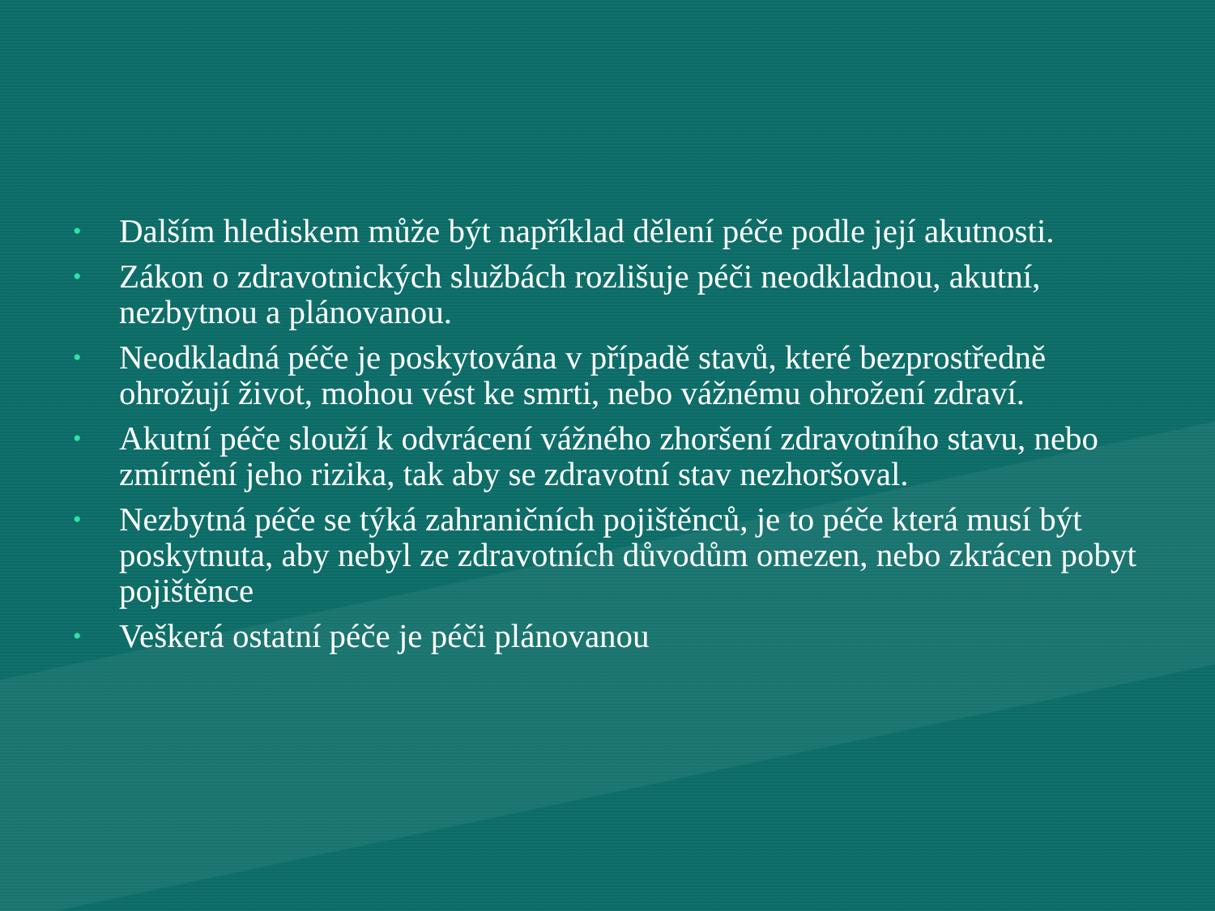• Dalším hlediskem může být například dělení péče podle její akutnosti.
• Zákon o zdravotnických službách rozlišuje péči neodkladnou, akutní, nezbytnou a plánovanou.
• Neodkladná péče je poskytována v případě stavů, které bezprostředně ohrožují život, mohou vést ke smrti, nebo vážnému ohrožení zdraví.
• Akutní péče slouží k odvrácení vážného zhoršení zdravotního stavu, nebo zmírnění jeho rizika, tak aby se zdravotní stav nezhoršoval.
• Nezbytná péče se týká zahraničních pojištěnců, je to péče která musí být poskytnuta, aby nebyl ze zdravotních důvodům omezen, nebo zkrácen pobyt pojištěnce
• Veškerá ostatní péče je péči plánovanou